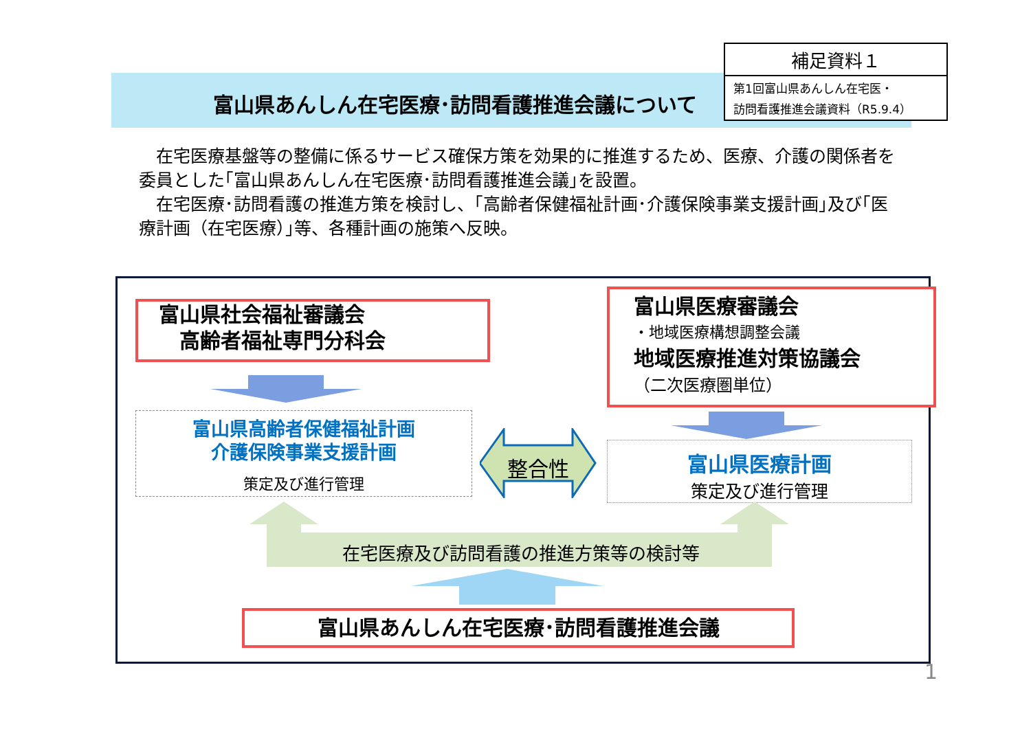富山県あんしん在宅医療･訪問看護推進会議について
補足資料１
第1回富山県あんしん在宅医・
訪問看護推進会議資料（R5.9.4）
　在宅医療基盤等の整備に係るサービス確保方策を効果的に推進するため、医療、介護の関係者を委員とした｢富山県あんしん在宅医療･訪問看護推進会議｣を設置。
　在宅医療･訪問看護の推進方策を検討し、｢高齢者保健福祉計画･介護保険事業支援計画｣及び｢医療計画（在宅医療）｣等、各種計画の施策へ反映。
富山県社会福祉審議会
　高齢者福祉専門分科会
富山県高齢者保健福祉計画
介護保険事業支援計画
策定及び進行管理
富山県医療審議会
・地域医療構想調整会議
地域医療推進対策協議会
（二次医療圏単位）
富山県医療計画
策定及び進行管理
整合性
在宅医療及び訪問看護の推進方策等の検討等
富山県あんしん在宅医療･訪問看護推進会議
1